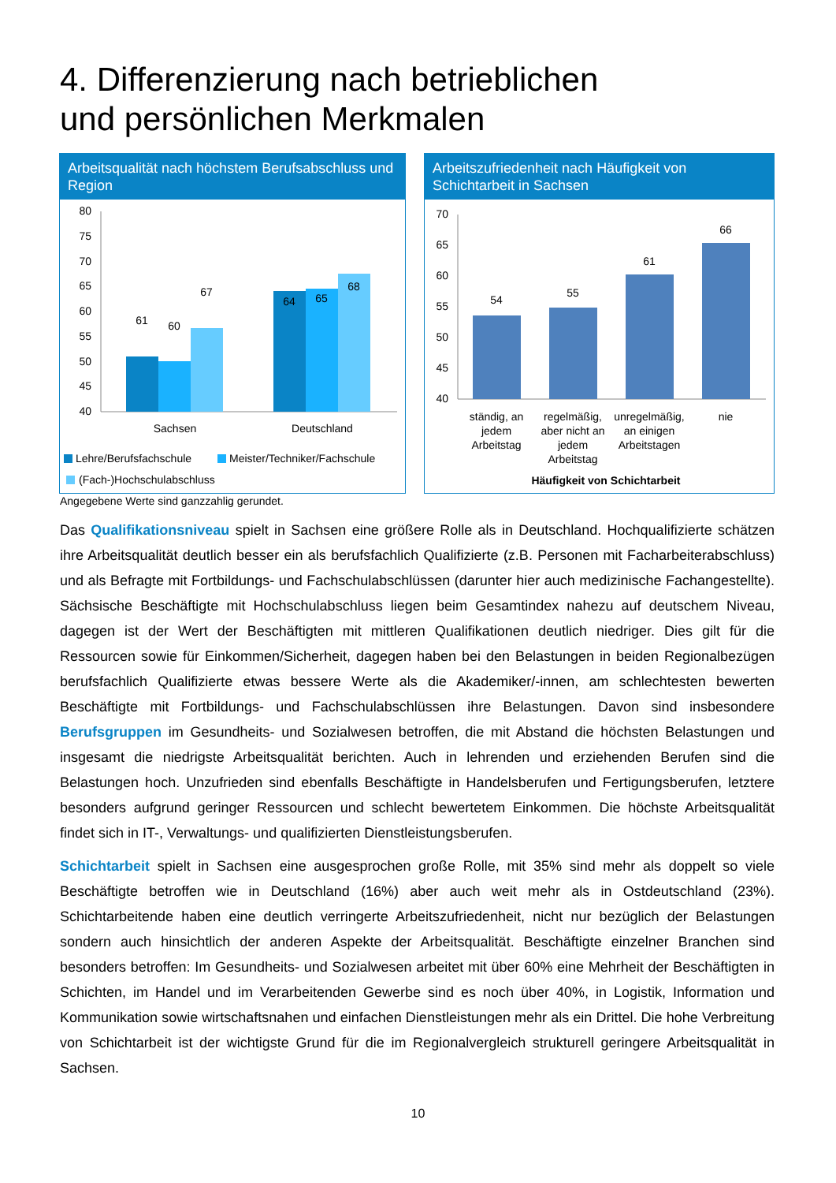4. Differenzierung nach betrieblichen
und persönlichen Merkmalen
Arbeitsqualität nach höchstem Berufsabschluss und Region
80
75
70
65
60
55
50
45
40
61
60
67
64
65
68
Sachsen
Deutschland
Lehre/Berufsfachschule
Meister/Techniker/Fachschule
(Fach-)Hochschulabschluss
Arbeitszufriedenheit nach Häufigkeit von Schichtarbeit in Sachsen
70
65
60
55
50
45
40
54
55
61
66
ständig, an
jedem
Arbeitstag
regelmäßig,
aber nicht an
jedem
Arbeitstag
unregelmäßig,
an einigen
Arbeitstagen
nie
Häufigkeit von Schichtarbeit
Angegebene Werte sind ganzzahlig gerundet.
Das Qualifikationsniveau spielt in Sachsen eine größere Rolle als in Deutschland. Hochqualifizierte schätzen ihre Arbeitsqualität deutlich besser ein als berufsfachlich Qualifizierte (z.B. Personen mit Facharbeiterabschluss) und als Befragte mit Fortbildungs- und Fachschulabschlüssen (darunter hier auch medizinische Fachangestellte). Sächsische Beschäftigte mit Hochschulabschluss liegen beim Gesamtindex nahezu auf deutschem Niveau, dagegen ist der Wert der Beschäftigten mit mittleren Qualifikationen deutlich niedriger. Dies gilt für die Ressourcen sowie für Einkommen/Sicherheit, dagegen haben bei den Belastungen in beiden Regionalbezügen berufsfachlich Qualifizierte etwas bessere Werte als die Akademiker/-innen, am schlechtesten bewerten Beschäftigte mit Fortbildungs- und Fachschulabschlüssen ihre Belastungen. Davon sind insbesondere Berufsgruppen im Gesundheits- und Sozialwesen betroffen, die mit Abstand die höchsten Belastungen und insgesamt die niedrigste Arbeitsqualität berichten. Auch in lehrenden und erziehenden Berufen sind die Belastungen hoch. Unzufrieden sind ebenfalls Beschäftigte in Handelsberufen und Fertigungsberufen, letztere besonders aufgrund geringer Ressourcen und schlecht bewertetem Einkommen. Die höchste Arbeitsqualität findet sich in IT-, Verwaltungs- und qualifizierten Dienstleistungsberufen.
Schichtarbeit spielt in Sachsen eine ausgesprochen große Rolle, mit 35% sind mehr als doppelt so viele Beschäftigte betroffen wie in Deutschland (16%) aber auch weit mehr als in Ostdeutschland (23%). Schichtarbeitende haben eine deutlich verringerte Arbeitszufriedenheit, nicht nur bezüglich der Belastungen sondern auch hinsichtlich der anderen Aspekte der Arbeitsqualität. Beschäftigte einzelner Branchen sind besonders betroffen: Im Gesundheits- und Sozialwesen arbeitet mit über 60% eine Mehrheit der Beschäftigten in Schichten, im Handel und im Verarbeitenden Gewerbe sind es noch über 40%, in Logistik, Information und Kommunikation sowie wirtschaftsnahen und einfachen Dienstleistungen mehr als ein Drittel. Die hohe Verbreitung von Schichtarbeit ist der wichtigste Grund für die im Regionalvergleich strukturell geringere Arbeitsqualität in Sachsen.
10